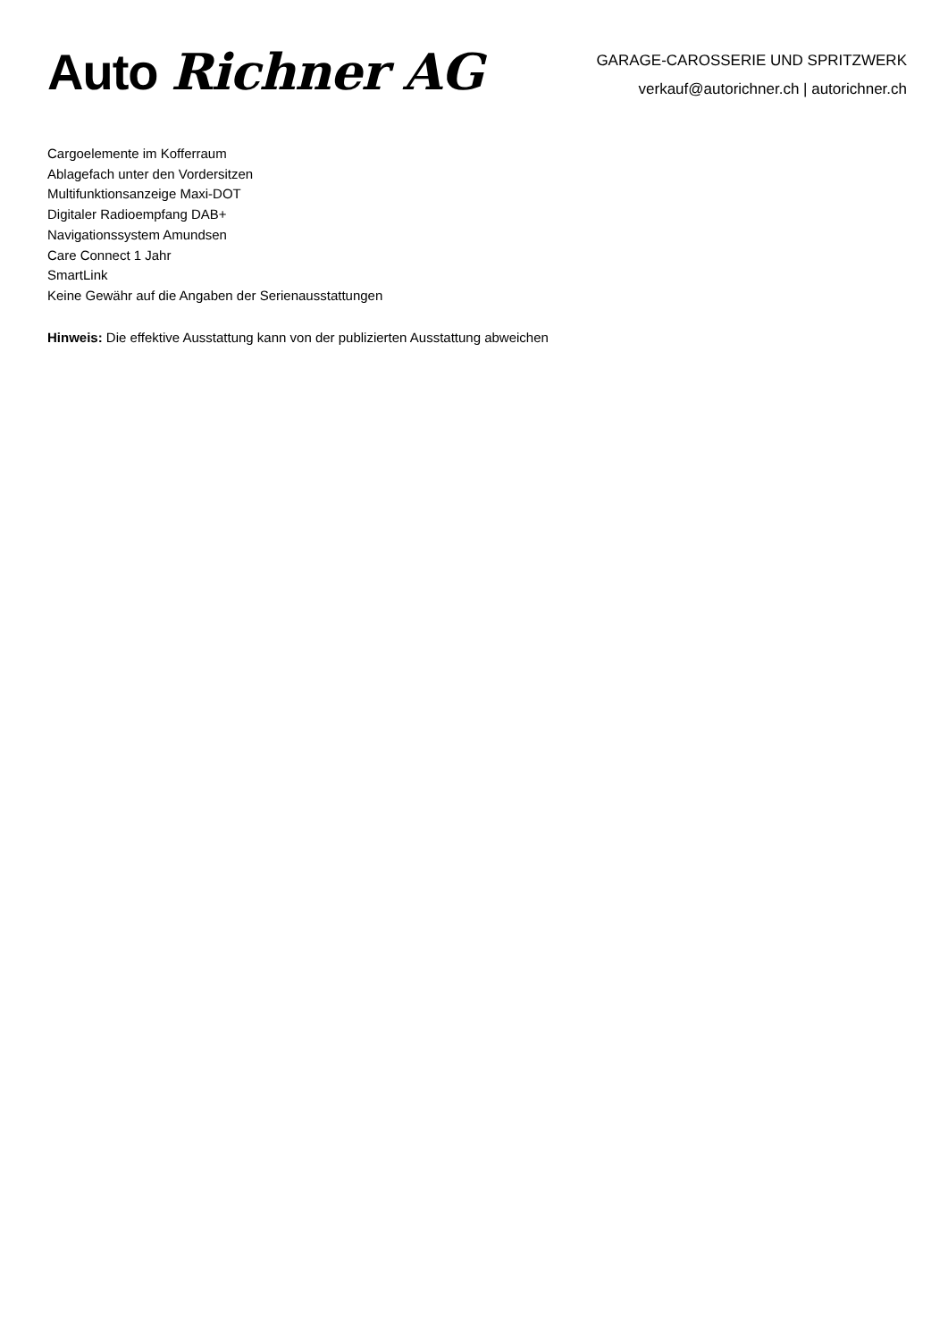Auto Richner AG
GARAGE-CAROSSERIE UND SPRITZWERK
verkauf@autorichner.ch | autorichner.ch
Cargoelemente im Kofferraum
Ablagefach unter den Vordersitzen
Multifunktionsanzeige Maxi-DOT
Digitaler Radioempfang DAB+
Navigationssystem Amundsen
Care Connect 1 Jahr
SmartLink
Keine Gewähr auf die Angaben der Serienausstattungen
Hinweis: Die effektive Ausstattung kann von der publizierten Ausstattung abweichen